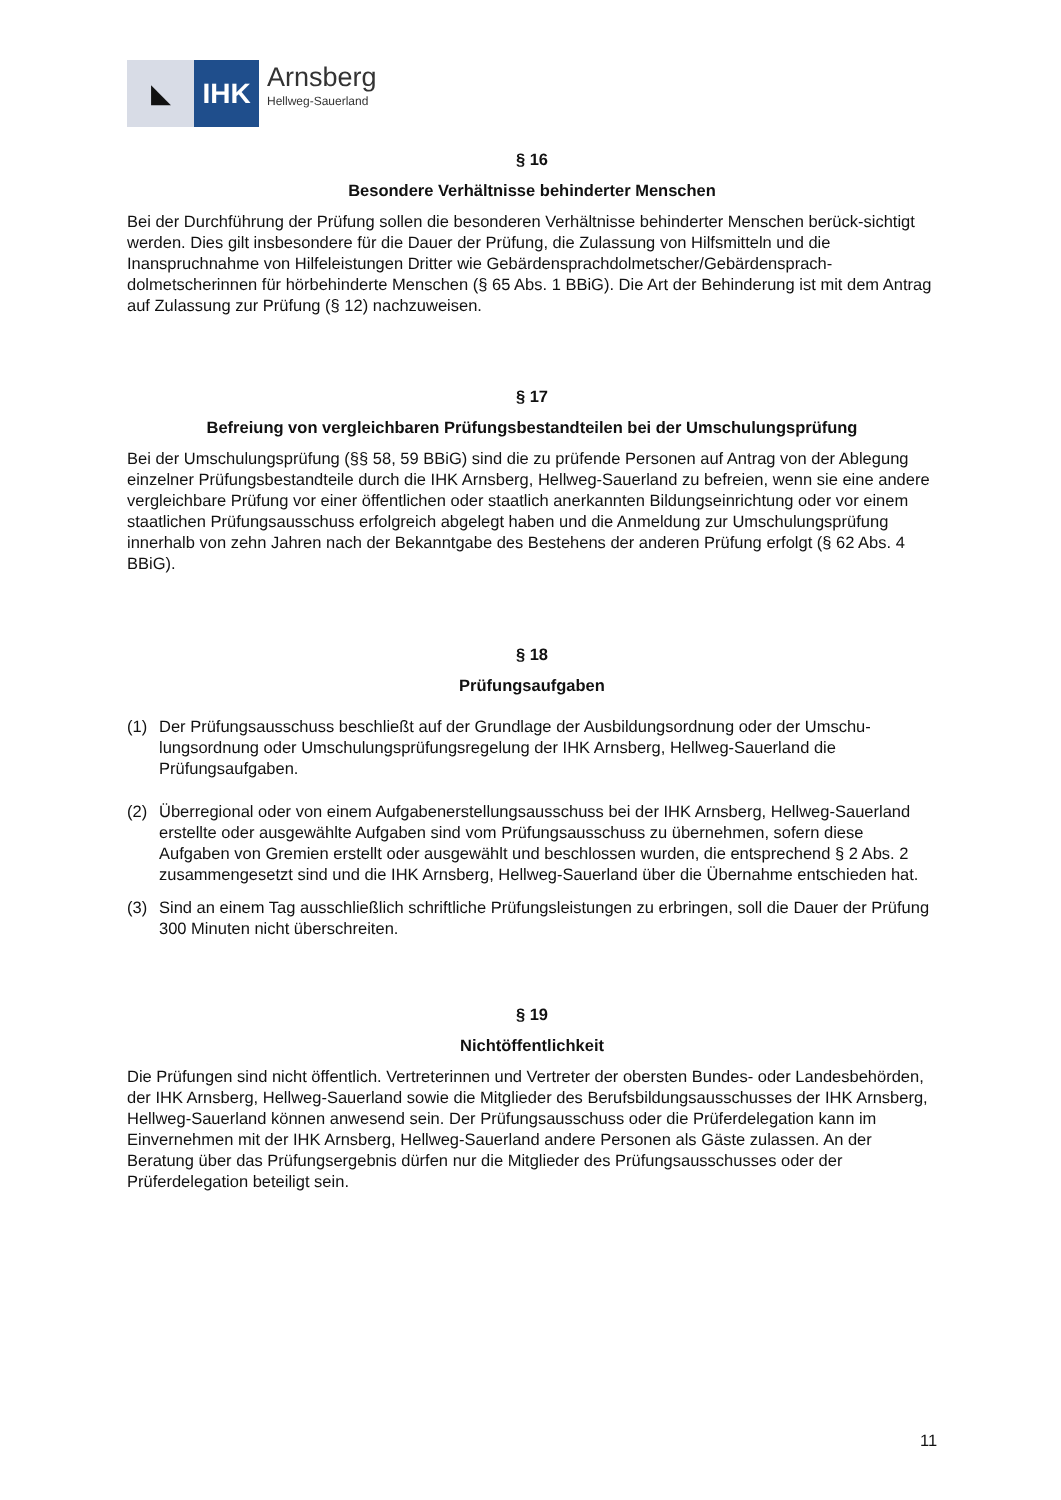◣ IHK
Arnsberg
Hellweg-Sauerland
§ 16
Besondere Verhältnisse behinderter Menschen
Bei der Durchführung der Prüfung sollen die besonderen Verhältnisse behinderter Menschen berück-sichtigt werden. Dies gilt insbesondere für die Dauer der Prüfung, die Zulassung von Hilfsmitteln und die Inanspruchnahme von Hilfeleistungen Dritter wie Gebärdensprachdolmetscher/Gebärdensprach-dolmetscherinnen für hörbehinderte Menschen (§ 65 Abs. 1 BBiG). Die Art der Behinderung ist mit dem Antrag auf Zulassung zur Prüfung (§ 12) nachzuweisen.
§ 17
Befreiung von vergleichbaren Prüfungsbestandteilen bei der Umschulungsprüfung
Bei der Umschulungsprüfung (§§ 58, 59 BBiG) sind die zu prüfende Personen auf Antrag von der Ablegung einzelner Prüfungsbestandteile durch die IHK Arnsberg, Hellweg-Sauerland zu befreien, wenn sie eine andere vergleichbare Prüfung vor einer öffentlichen oder staatlich anerkannten Bildungseinrichtung oder vor einem staatlichen Prüfungsausschuss erfolgreich abgelegt haben und die Anmeldung zur Umschulungsprüfung innerhalb von zehn Jahren nach der Bekanntgabe des Bestehens der anderen Prüfung erfolgt (§ 62 Abs. 4 BBiG).
§ 18
Prüfungsaufgaben
(1) Der Prüfungsausschuss beschließt auf der Grundlage der Ausbildungsordnung oder der Umschu-lungsordnung oder Umschulungsprüfungsregelung der IHK Arnsberg, Hellweg-Sauerland die Prüfungsaufgaben.
(2) Überregional oder von einem Aufgabenerstellungsausschuss bei der IHK Arnsberg, Hellweg-Sauerland erstellte oder ausgewählte Aufgaben sind vom Prüfungsausschuss zu übernehmen, sofern diese Aufgaben von Gremien erstellt oder ausgewählt und beschlossen wurden, die entsprechend § 2 Abs. 2 zusammengesetzt sind und die IHK Arnsberg, Hellweg-Sauerland über die Übernahme entschieden hat.
(3) Sind an einem Tag ausschließlich schriftliche Prüfungsleistungen zu erbringen, soll die Dauer der Prüfung 300 Minuten nicht überschreiten.
§ 19
Nichtöffentlichkeit
Die Prüfungen sind nicht öffentlich. Vertreterinnen und Vertreter der obersten Bundes- oder Landesbehörden, der IHK Arnsberg, Hellweg-Sauerland sowie die Mitglieder des Berufsbildungsausschusses der IHK Arnsberg, Hellweg-Sauerland können anwesend sein. Der Prüfungsausschuss oder die Prüferdelegation kann im Einvernehmen mit der IHK Arnsberg, Hellweg-Sauerland andere Personen als Gäste zulassen. An der Beratung über das Prüfungsergebnis dürfen nur die Mitglieder des Prüfungsausschusses oder der Prüferdelegation beteiligt sein.
11